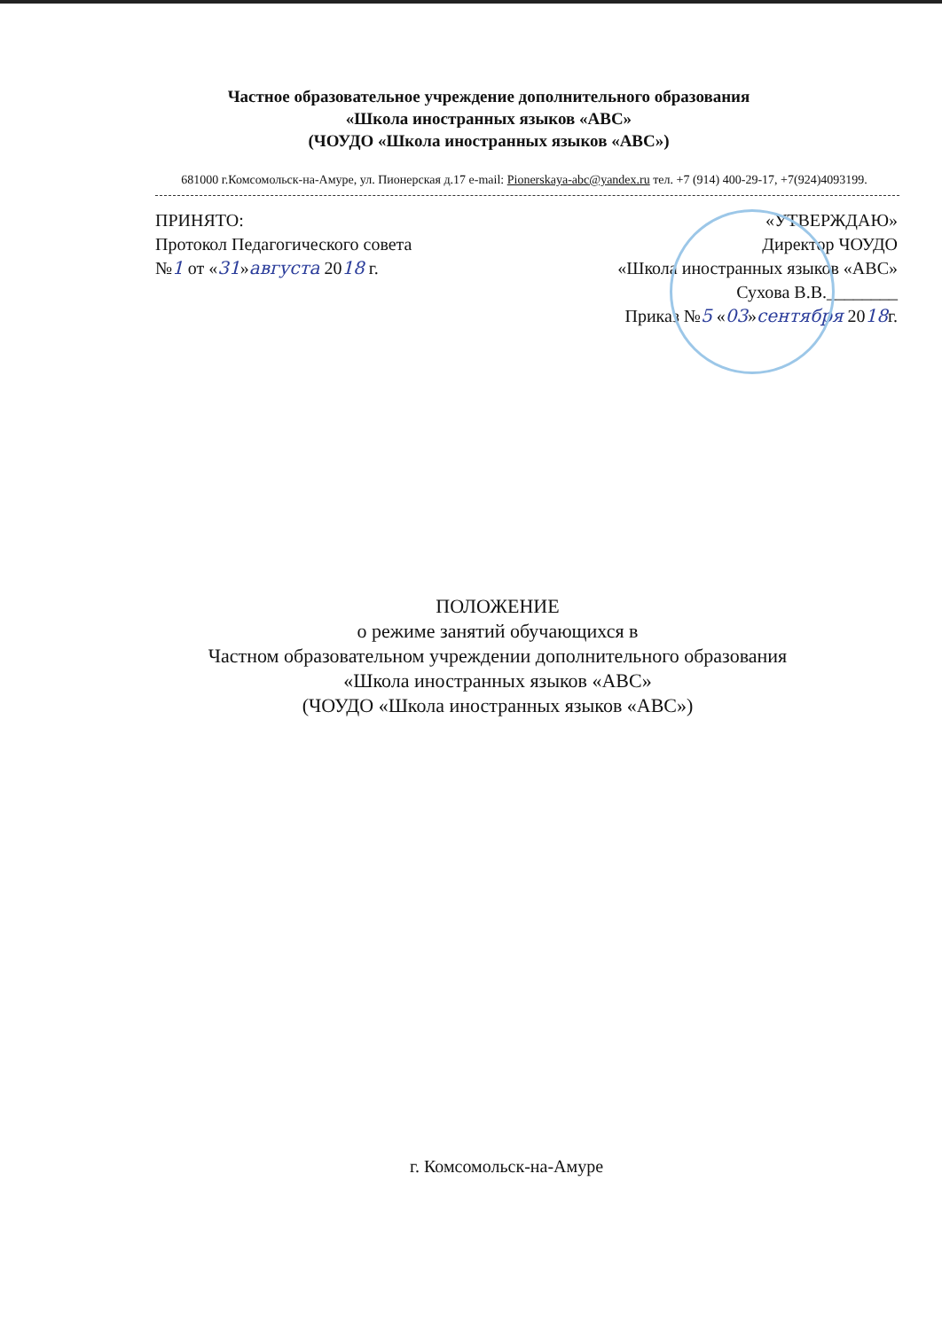Частное образовательное учреждение дополнительного образования
«Школа иностранных языков «АВС»
(ЧОУДО «Школа иностранных языков «АВС»)
681000 г.Комсомольск-на-Амуре, ул. Пионерская д.17 e-mail: Pionerskaya-abc@yandex.ru тел. +7 (914) 400-29-17, +7(924)4093199.
ПРИНЯТО:
Протокол Педагогического совета
№1 от «31»августа 2018 г.
«УТВЕРЖДАЮ»
Директор ЧОУДО
«Школа иностранных языков «АВС»
Сухова В.В.________
Приказ №5 «03»сентября 2018г.
ПОЛОЖЕНИЕ
о режиме занятий обучающихся в
Частном образовательном учреждении дополнительного образования
«Школа иностранных языков «АВС»
(ЧОУДО «Школа иностранных языков «АВС»)
г. Комсомольск-на-Амуре